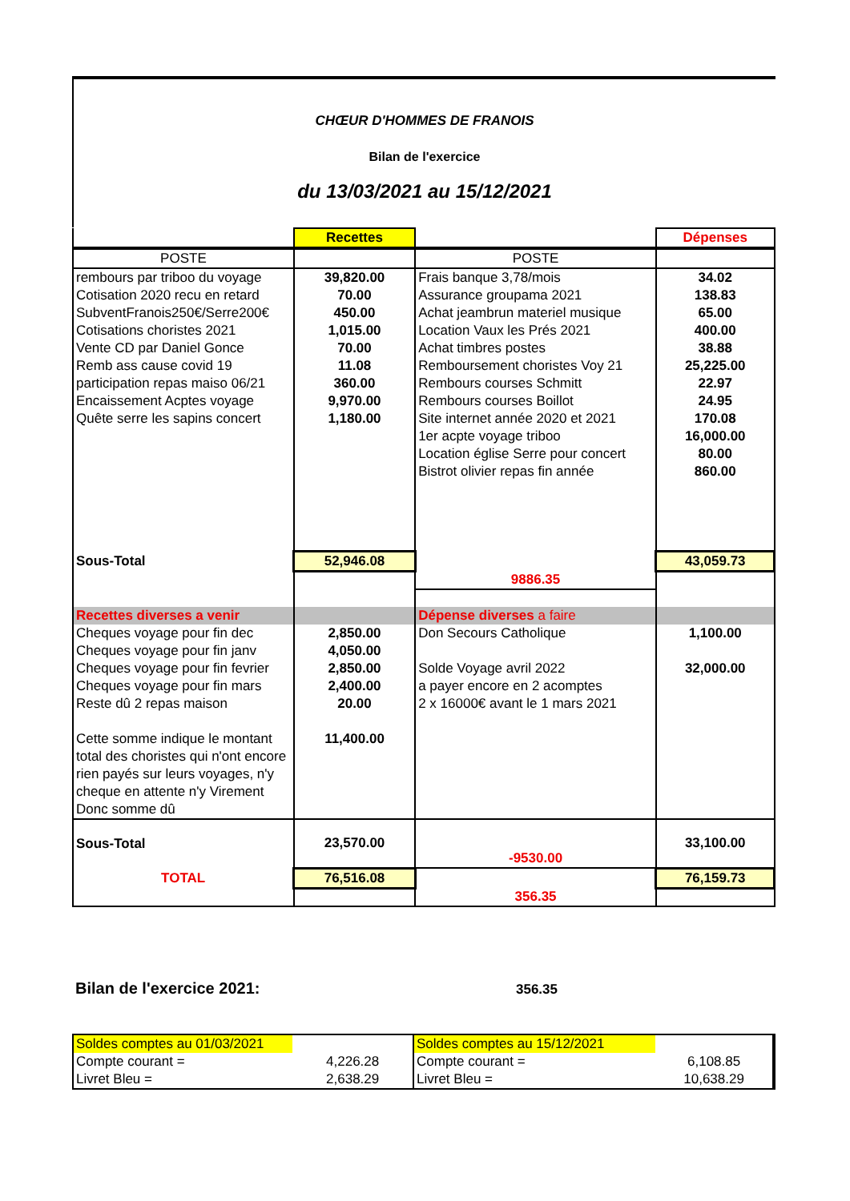CHŒUR D'HOMMES DE FRANOIS
Bilan de l'exercice
du 13/03/2021 au 15/12/2021
| | Recettes | | Dépenses |
| POSTE | | POSTE | |
| rembours par triboo du voyage | 39,820.00 | Frais banque 3,78/mois | 34.02 |
| Cotisation 2020 recu en retard | 70.00 | Assurance groupama 2021 | 138.83 |
| SubventFranois250€/Serre200€ | 450.00 | Achat jeambrun materiel musique | 65.00 |
| Cotisations choristes 2021 | 1,015.00 | Location Vaux les Prés 2021 | 400.00 |
| Vente CD par Daniel Gonce | 70.00 | Achat timbres postes | 38.88 |
| Remb ass cause covid 19 | 11.08 | Remboursement choristes Voy 21 | 25,225.00 |
| participation repas maiso 06/21 | 360.00 | Rembours courses Schmitt | 22.97 |
| Encaissement Acptes voyage | 9,970.00 | Rembours courses Boillot | 24.95 |
| Quête serre les sapins concert | 1,180.00 | Site internet année 2020 et 2021 | 170.08 |
| | | 1er acpte voyage triboo | 16,000.00 |
| | | Location église Serre pour concert | 80.00 |
| | | Bistrot olivier repas fin année | 860.00 |
| Sous-Total | 52,946.08 | | 43,059.73 |
| | | 9886.35 | |
| Recettes diverses a venir | | Dépense diverses a faire | |
| Cheques voyage pour fin dec | 2,850.00 | Don Secours Catholique | 1,100.00 |
| Cheques voyage pour fin janv | 4,050.00 | | |
| Cheques voyage pour fin fevrier | 2,850.00 | Solde Voyage avril 2022 | 32,000.00 |
| Cheques voyage pour fin mars | 2,400.00 | a payer encore en 2 acomptes | |
| Reste dû 2 repas maison | 20.00 | 2 x 16000€ avant le 1 mars 2021 | |
| Cette somme indique le montant total des choristes qui n'ont encore rien payés sur leurs voyages, n'y cheque en attente n'y Virement Donc somme dû | 11,400.00 | | |
| Sous-Total | 23,570.00 | -9530.00 | 33,100.00 |
| TOTAL | 76,516.08 | | 76,159.73 |
| | | 356.35 | |
Bilan de l'exercice 2021:
356.35
| Soldes comptes au 01/03/2021 | | Soldes comptes au 15/12/2021 | |
| Compte courant = | 4,226.28 | Compte courant = | 6,108.85 |
| Livret Bleu = | 2,638.29 | Livret Bleu = | 10,638.29 |